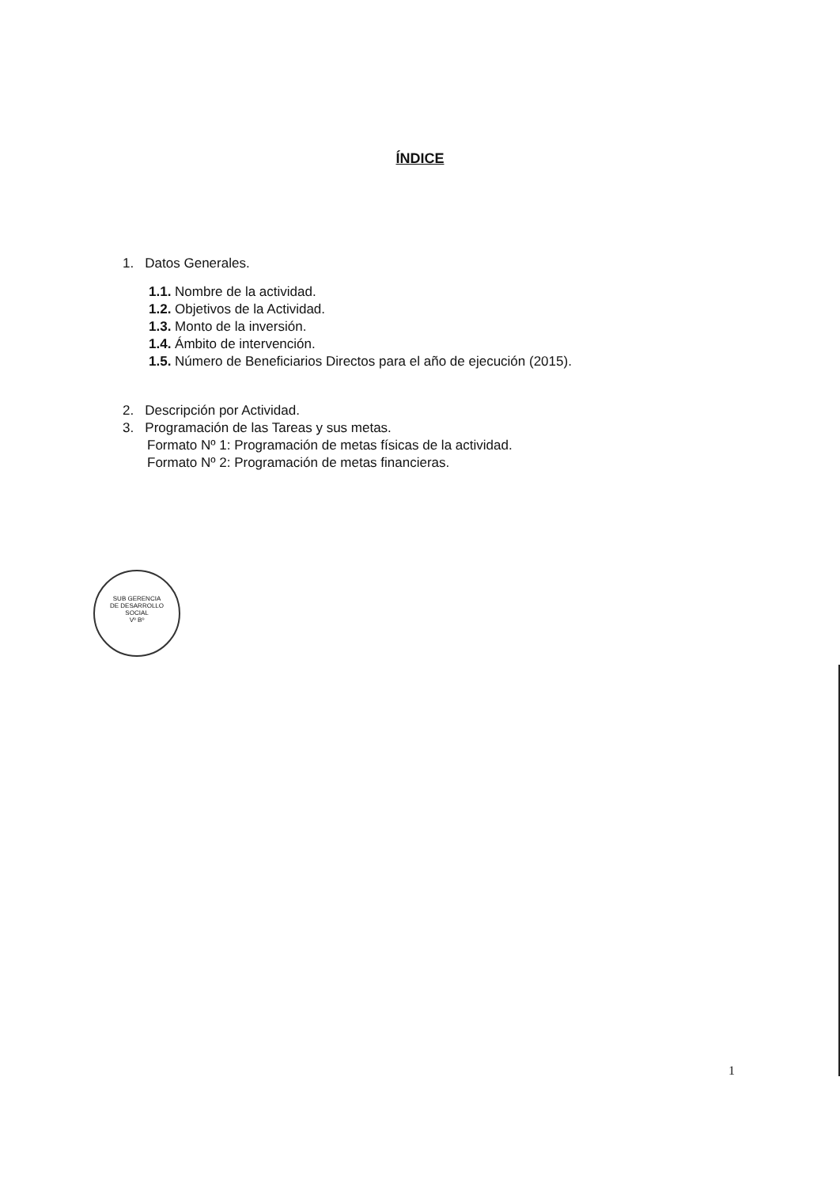ÍNDICE
1. Datos Generales.
1.1. Nombre de la actividad.
1.2. Objetivos de la Actividad.
1.3. Monto de la inversión.
1.4. Ámbito de intervención.
1.5. Número de Beneficiarios Directos para el año de ejecución (2015).
2. Descripción por Actividad.
3. Programación de las Tareas y sus metas.
Formato Nº 1: Programación de metas físicas de la actividad.
Formato Nº 2: Programación de metas financieras.
SUB GERENCIA
DE DESARROLLO
SOCIAL
Vº Bº
1